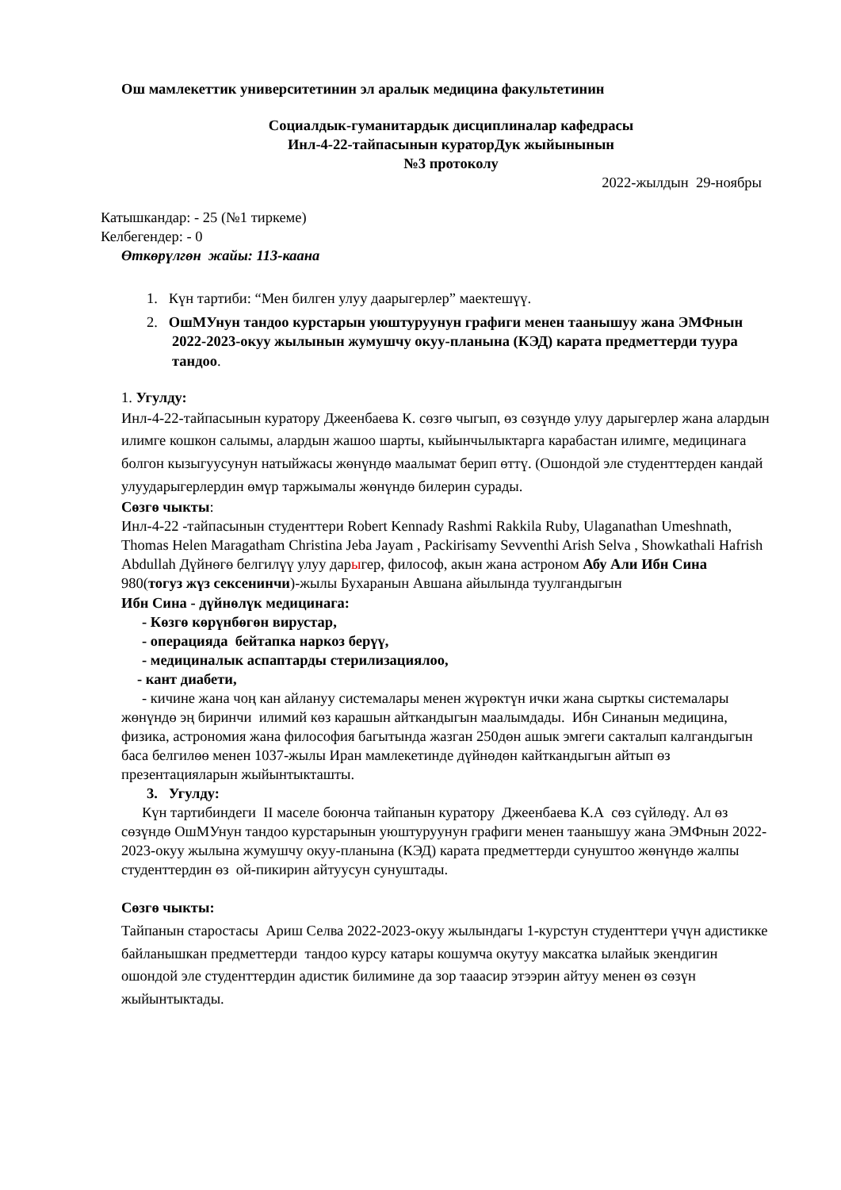Ош мамлекеттик университетинин эл аралык медицина факультетинин
Социалдык-гуманитардык дисциплиналар кафедрасы
Инл-4-22-тайпасынын кураторДук жыйынынын
№3 протоколу
2022-жылдын 29-ноябры
Катышкандар: - 25 (№1 тиркеме)
Келбегендер: - 0
Өткөрүлгөн жайы: 113-каана
1. Күн тартиби: “Мен билген улуу даарыгерлер” маектешүү.
2. ОшМУнун тандоо курстарын уюштуруунун графиги менен таанышуу жана ЭМФнын 2022-2023-окуу жылынын жумушчу окуу-планына (КЭД) карата предметтерди туура тандоо.
1. Угулду:
Инл-4-22-тайпасынын куратору Джеенбаева К. сөзгө чыгып, өз сөзүндө улуу дарыгерлер жана алардын илимге кошкон салымы, алардын жашоо шарты, кыйынчылыктарга карабастан илимге, медицинага болгон кызыгуусунун натыйжасы жөнүндө маалымат берип өттү. (Ошондой эле студенттерден кандай улуударыгерлердин өмүр таржымалы жөнүндө билерин сурады.
Сөзгө чыкты:
Инл-4-22 -тайпасынын студенттери Robert Kennady Rashmi Rakkila Ruby, Ulaganathan Umeshnath, Thomas Helen Maragatham Christina Jeba Jayam , Packirisamy Sevventhi Arish Selva , Showkathali Hafrish Abdullah Дүйнөгө белгилүү улуу дарыгер, философ, акын жана астроном Абу Али Ибн Сина 980(тогуз жүз сексенинчи)-жылы Бухаранын Авшана айылында туулгандыгын
Ибн Сина - дүйнөлүк медицинага:
- Көзгө көрүнбөгөн вирустар,
- операцияда бейтапка наркоз берүү,
- медициналык аспаптарды стерилизациялоо,
- кант диабети,
- кичине жана чоң кан айлануу системалары менен жүрөктүн ички жана сырткы системалары жөнүндө эң биринчи илимий көз карашын айткандыгын маалымдады. Ибн Синанын медицина, физика, астрономия жана философия багытында жазган 250дөн ашык эмгеги сакталып калгандыгын баса белгилөө менен 1037-жылы Иран мамлекетинде дүйнөдөн кайткандыгын айтып өз презентацияларын жыйынтыкташты.
3. Угулду:
Күн тартибиндеги II маселе боюнча тайпанын куратору Джеенбаева К.А сөз сүйлөдү. Ал өз сөзүндө ОшМУнун тандоо курстарынын уюштуруунун графиги менен таанышуу жана ЭМФнын 2022-2023-окуу жылына жумушчу окуу-планына (КЭД) карата предметтерди сунуштоо жөнүндө жалпы студенттердин өз ой-пикирин айтуусун сунуштады.
Сөзгө чыкты:
Тайпанын старостасы Ариш Селва 2022-2023-окуу жылындагы 1-курстун студенттери үчүн адистикке байланышкан предметтерди тандоо курсу катары кошумча окутуу максатка ылайык экендигин ошондой эле студенттердин адистик билимине да зор тааасир этээрин айтуу менен өз сөзүн жыйынтыктады.